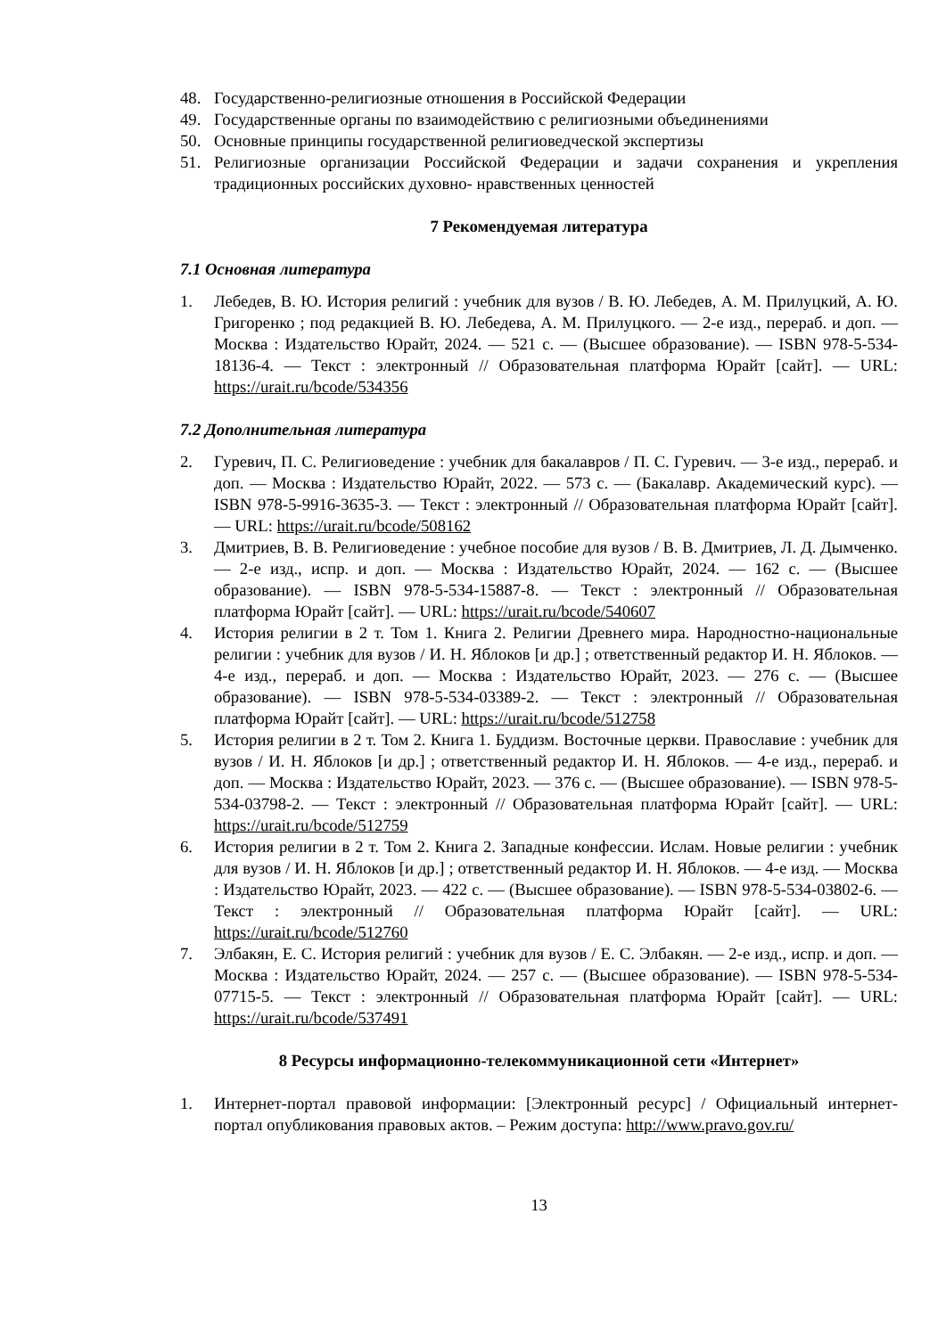48. Государственно-религиозные отношения в Российской Федерации
49. Государственные органы по взаимодействию с религиозными объединениями
50. Основные принципы государственной религиоведческой экспертизы
51. Религиозные организации Российской Федерации и задачи сохранения и укрепления традиционных российских духовно- нравственных ценностей
7 Рекомендуемая литература
7.1 Основная литература
1. Лебедев, В. Ю. История религий : учебник для вузов / В. Ю. Лебедев, А. М. Прилуцкий, А. Ю. Григоренко ; под редакцией В. Ю. Лебедева, А. М. Прилуцкого. — 2-е изд., перераб. и доп. — Москва : Издательство Юрайт, 2024. — 521 с. — (Высшее образование). — ISBN 978-5-534-18136-4. — Текст : электронный // Образовательная платформа Юрайт [сайт]. — URL: https://urait.ru/bcode/534356
7.2 Дополнительная литература
2. Гуревич, П. С. Религиоведение : учебник для бакалавров / П. С. Гуревич. — 3-е изд., перераб. и доп. — Москва : Издательство Юрайт, 2022. — 573 с. — (Бакалавр. Академический курс). — ISBN 978-5-9916-3635-3. — Текст : электронный // Образовательная платформа Юрайт [сайт]. — URL: https://urait.ru/bcode/508162
3. Дмитриев, В. В. Религиоведение : учебное пособие для вузов / В. В. Дмитриев, Л. Д. Дымченко. — 2-е изд., испр. и доп. — Москва : Издательство Юрайт, 2024. — 162 с. — (Высшее образование). — ISBN 978-5-534-15887-8. — Текст : электронный // Образовательная платформа Юрайт [сайт]. — URL: https://urait.ru/bcode/540607
4. История религии в 2 т. Том 1. Книга 2. Религии Древнего мира. Народностно-национальные религии : учебник для вузов / И. Н. Яблоков [и др.] ; ответственный редактор И. Н. Яблоков. — 4-е изд., перераб. и доп. — Москва : Издательство Юрайт, 2023. — 276 с. — (Высшее образование). — ISBN 978-5-534-03389-2. — Текст : электронный // Образовательная платформа Юрайт [сайт]. — URL: https://urait.ru/bcode/512758
5. История религии в 2 т. Том 2. Книга 1. Буддизм. Восточные церкви. Православие : учебник для вузов / И. Н. Яблоков [и др.] ; ответственный редактор И. Н. Яблоков. — 4-е изд., перераб. и доп. — Москва : Издательство Юрайт, 2023. — 376 с. — (Высшее образование). — ISBN 978-5-534-03798-2. — Текст : электронный // Образовательная платформа Юрайт [сайт]. — URL: https://urait.ru/bcode/512759
6. История религии в 2 т. Том 2. Книга 2. Западные конфессии. Ислам. Новые религии : учебник для вузов / И. Н. Яблоков [и др.] ; ответственный редактор И. Н. Яблоков. — 4-е изд. — Москва : Издательство Юрайт, 2023. — 422 с. — (Высшее образование). — ISBN 978-5-534-03802-6. — Текст : электронный // Образовательная платформа Юрайт [сайт]. — URL: https://urait.ru/bcode/512760
7. Элбакян, Е. С. История религий : учебник для вузов / Е. С. Элбакян. — 2-е изд., испр. и доп. — Москва : Издательство Юрайт, 2024. — 257 с. — (Высшее образование). — ISBN 978-5-534-07715-5. — Текст : электронный // Образовательная платформа Юрайт [сайт]. — URL: https://urait.ru/bcode/537491
8 Ресурсы информационно-телекоммуникационной сети «Интернет»
1. Интернет-портал правовой информации: [Электронный ресурс] / Официальный интернет-портал опубликования правовых актов. – Режим доступа: http://www.pravo.gov.ru/
13